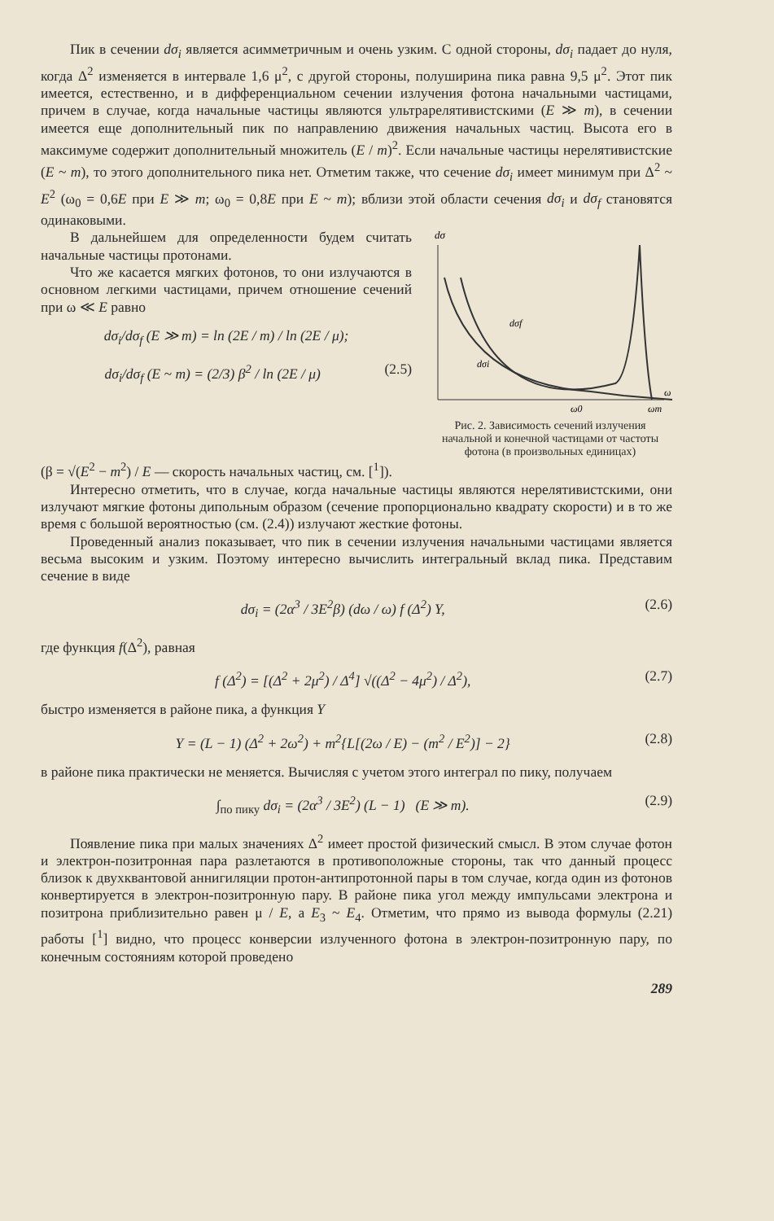Пик в сечении dσ<sub>i</sub> является асимметричным и очень узким. С одной стороны, dσ<sub>i</sub> падает до нуля, когда Δ<sup>2</sup> изменяется в интервале 1,6 μ<sup>2</sup>, с другой стороны, полуширина пика равна 9,5 μ<sup>2</sup>. Этот пик имеется, естественно, и в дифференциальном сечении излучения фотона начальными частицами, причем в случае, когда начальные частицы являются ультрарелятивистскими (E ≫ m), в сечении имеется еще дополнительный пик по направлению движения начальных частиц. Высота его в максимуме содержит дополнительный множитель (E / m)<sup>2</sup>. Если начальные частицы нерелятивистские (E ~ m), то этого дополнительного пика нет. Отметим также, что сечение dσ<sub>i</sub> имеет минимум при Δ<sup>2</sup> ~ E<sup>2</sup> (ω<sub>0</sub> = 0,6E при E ≫ m; ω<sub>0</sub> = 0,8E при E ~ m); вблизи этой области сечения dσ<sub>i</sub> и dσ<sub>f</sub> становятся одинаковыми.
В дальнейшем для определенности будем считать начальные частицы протонами.
Что же касается мягких фотонов, то они излучаются в основном легкими частицами, причем отношение сечений при ω ≪ E равно
dσ<sub>i</sub>/dσ<sub>f</sub> (E ≫ m) = ln (2E / m) / ln (2E / μ);
dσ<sub>i</sub>/dσ<sub>f</sub> (E ~ m) = (2/3) β<sup>2</sup> / ln (2E / μ) (2.5)
dσ
dσf
dσi
ω0
ωm
ω
Рис. 2. Зависимость сечений излучения начальной и конечной частицами от частоты фотона (в произвольных единицах)
(β = √(E<sup>2</sup> − m<sup>2</sup>) / E — скорость начальных частиц, см. [<sup>1</sup>]).
Интересно отметить, что в случае, когда начальные частицы являются нерелятивистскими, они излучают мягкие фотоны дипольным образом (сечение пропорционально квадрату скорости) и в то же время с большой вероятностью (см. (2.4)) излучают жесткие фотоны.
Проведенный анализ показывает, что пик в сечении излучения начальными частицами является весьма высоким и узким. Поэтому интересно вычислить интегральный вклад пика. Представим сечение в виде
dσ<sub>i</sub> = (2α<sup>3</sup> / 3E<sup>2</sup>β) (dω / ω) f (Δ<sup>2</sup>) Y, (2.6)
где функция f(Δ<sup>2</sup>), равная
f (Δ<sup>2</sup>) = [(Δ<sup>2</sup> + 2μ<sup>2</sup>) / Δ<sup>4</sup>] √((Δ<sup>2</sup> − 4μ<sup>2</sup>) / Δ<sup>2</sup>), (2.7)
быстро изменяется в районе пика, а функция Y
Y = (L − 1) (Δ<sup>2</sup> + 2ω<sup>2</sup>) + m<sup>2</sup>{L[(2ω / E) − (m<sup>2</sup> / E<sup>2</sup>)] − 2} (2.8)
в районе пика практически не меняется. Вычисляя с учетом этого интеграл по пику, получаем
∫<sub>по пику</sub> dσ<sub>i</sub> = (2α<sup>3</sup> / 3E<sup>2</sup>) (L − 1) (E ≫ m). (2.9)
Появление пика при малых значениях Δ<sup>2</sup> имеет простой физический смысл. В этом случае фотон и электрон-позитронная пара разлетаются в противоположные стороны, так что данный процесс близок к двухквантовой аннигиляции протон-антипротонной пары в том случае, когда один из фотонов конвертируется в электрон-позитронную пару. В районе пика угол между импульсами электрона и позитрона приблизительно равен μ / E, а E<sub>3</sub> ~ E<sub>4</sub>. Отметим, что прямо из вывода формулы (2.21) работы [<sup>1</sup>] видно, что процесс конверсии излученного фотона в электрон-позитронную пару, по конечным состояниям которой проведено
289